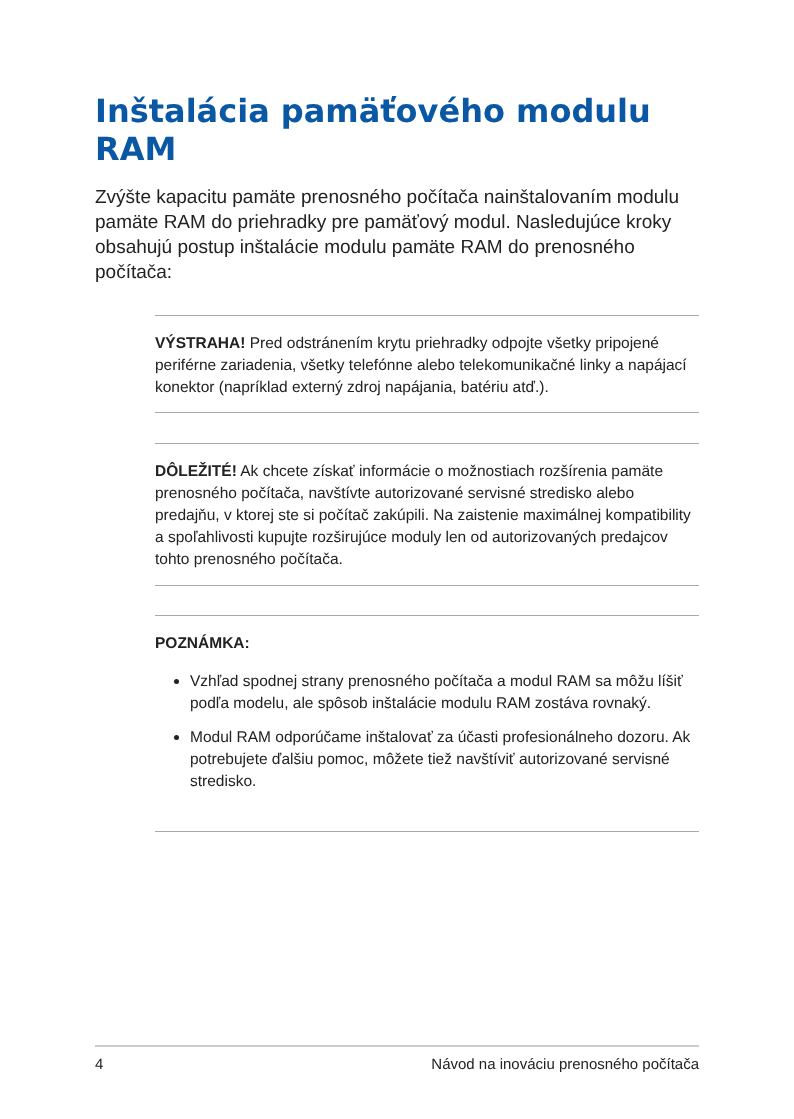Inštalácia pamäťového modulu RAM
Zvýšte kapacitu pamäte prenosného počítača nainštalovaním modulu pamäte RAM do priehradky pre pamäťový modul. Nasledujúce kroky obsahujú postup inštalácie modulu pamäte RAM do prenosného počítača:
VÝSTRAHA! Pred odstránením krytu priehradky odpojte všetky pripojené periférne zariadenia, všetky telefónne alebo telekomunikačné linky a napájací konektor (napríklad externý zdroj napájania, batériu atď.).
DÔLEŽITÉ! Ak chcete získať informácie o možnostiach rozšírenia pamäte prenosného počítača, navštívte autorizované servisné stredisko alebo predajňu, v ktorej ste si počítač zakúpili. Na zaistenie maximálnej kompatibility a spoľahlivosti kupujte rozširujúce moduly len od autorizovaných predajcov tohto prenosného počítača.
POZNÁMKA:
Vzhľad spodnej strany prenosného počítača a modul RAM sa môžu líšiť podľa modelu, ale spôsob inštalácie modulu RAM zostáva rovnaký.
Modul RAM odporúčame inštalovať za účasti profesionálneho dozoru. Ak potrebujete ďalšiu pomoc, môžete tiež navštíviť autorizované servisné stredisko.
4 Návod na inováciu prenosného počítača